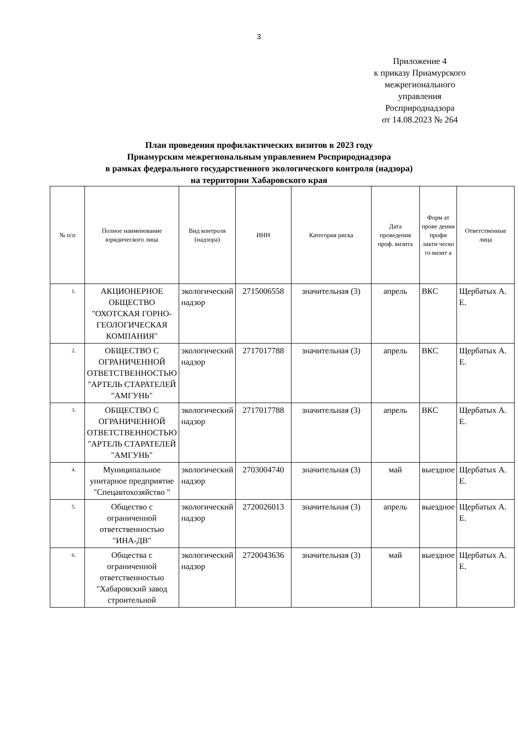3
Приложение 4
к приказу Приамурского
межрегионального
управления
Росприроднадзора
от 14.08.2023 № 264
План проведения профилактических визитов в 2023 году
Приамурским межрегиональным управлением Росприроднадзора
в рамках федерального государственного экологического контроля (надзора)
на территории Хабаровского края
| № п/п | Полное наименование юридического лица | Вид контроля (надзора) | ИНН | Категория риска | Дата проведения проф. визита | Форм ат прове дения профи лакти ческо го визит а | Ответственные лица |
| --- | --- | --- | --- | --- | --- | --- | --- |
| 1. | АКЦИОНЕРНОЕ ОБЩЕСТВО "ОХОТСКАЯ ГОРНО-ГЕОЛОГИЧЕСКАЯ КОМПАНИЯ" | экологический надзор | 2715006558 | значительная (3) | апрель | ВКС | Щербатых А. Е. |
| 2. | ОБЩЕСТВО С ОГРАНИЧЕННОЙ ОТВЕТСТВЕННОСТЬЮ "АРТЕЛЬ СТАРАТЕЛЕЙ "АМГУНЬ" | экологический надзор | 2717017788 | значительная (3) | апрель | ВКС | Щербатых А. Е. |
| 3. | ОБЩЕСТВО С ОГРАНИЧЕННОЙ ОТВЕТСТВЕННОСТЬЮ "АРТЕЛЬ СТАРАТЕЛЕЙ "АМГУНЬ" | экологический надзор | 2717017788 | значительная (3) | апрель | ВКС | Щербатых А. Е. |
| 4. | Муниципальное унитарное предприятие "Спецавтохозяйство " | экологический надзор | 2703004740 | значительная (3) | май | выездное | Щербатых А. Е. |
| 5. | Общество с ограниченной ответственностью "ИНА-ДВ" | экологический надзор | 2720026013 | значительная (3) | апрель | выездное | Щербатых А. Е. |
| 6. | Общества с ограниченной ответственностью "Хабаровский завод строительной | экологический надзор | 2720043636 | значительная (3) | май | выездное | Щербатых А. Е. |